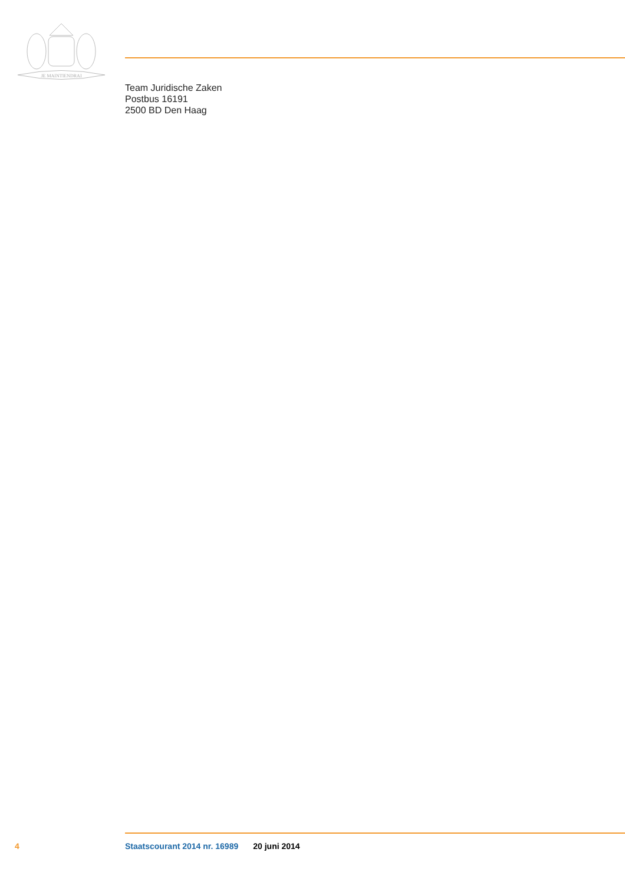JE MAINTIENDRAI
Team Juridische Zaken
Postbus 16191
2500 BD Den Haag
4 Staatscourant 2014 nr. 16989 20 juni 2014